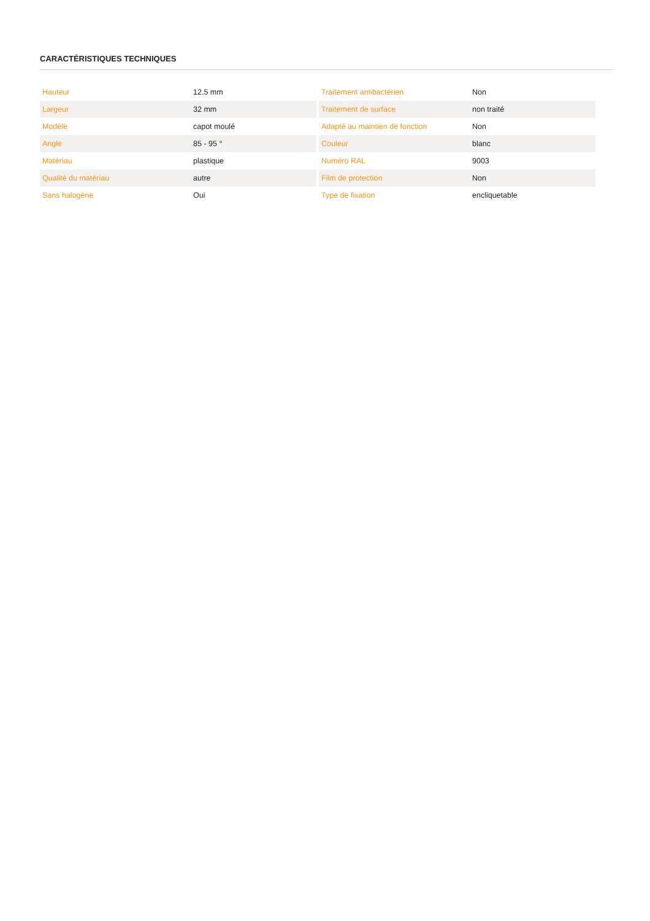CARACTÉRISTIQUES TECHNIQUES
| Hauteur | 12.5 mm |
| Largeur | 32 mm |
| Modèle | capot moulé |
| Angle | 85 - 95 ° |
| Matériau | plastique |
| Qualité du matériau | autre |
| Sans halogène | Oui |
| Traitement antibactérien | Non |
| Traitement de surface | non traité |
| Adapté au maintien de fonction | Non |
| Couleur | blanc |
| Numéro RAL | 9003 |
| Film de protection | Non |
| Type de fixation | encliquetable |